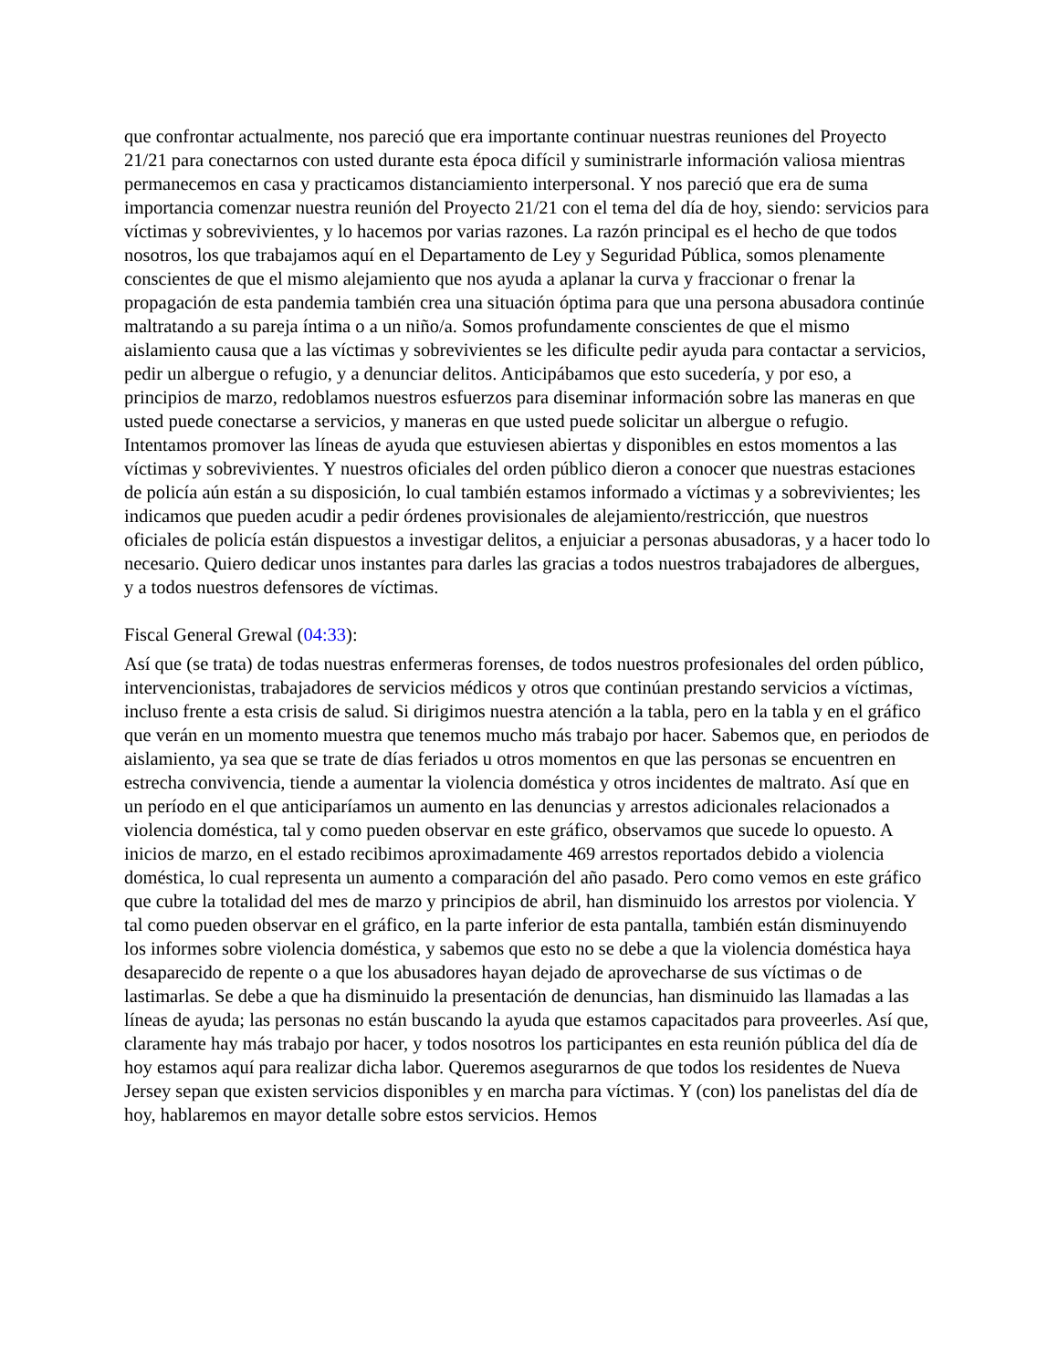que confrontar actualmente, nos pareció que era importante continuar nuestras reuniones del Proyecto 21/21 para conectarnos con usted durante esta época difícil y suministrarle información valiosa mientras permanecemos en casa y practicamos distanciamiento interpersonal. Y nos pareció que era de suma importancia comenzar nuestra reunión del Proyecto 21/21 con el tema del día de hoy, siendo: servicios para víctimas y sobrevivientes, y lo hacemos por varias razones. La razón principal es el hecho de que todos nosotros, los que trabajamos aquí en el Departamento de Ley y Seguridad Pública, somos plenamente conscientes de que el mismo alejamiento que nos ayuda a aplanar la curva y fraccionar o frenar la propagación de esta pandemia también crea una situación óptima para que una persona abusadora continúe maltratando a su pareja íntima o a un niño/a. Somos profundamente conscientes de que el mismo aislamiento causa que a las víctimas y sobrevivientes se les dificulte pedir ayuda para contactar a servicios, pedir un albergue o refugio, y a denunciar delitos. Anticipábamos que esto sucedería, y por eso, a principios de marzo, redoblamos nuestros esfuerzos para diseminar información sobre las maneras en que usted puede conectarse a servicios, y maneras en que usted puede solicitar un albergue o refugio. Intentamos promover las líneas de ayuda que estuviesen abiertas y disponibles en estos momentos a las víctimas y sobrevivientes. Y nuestros oficiales del orden público dieron a conocer que nuestras estaciones de policía aún están a su disposición, lo cual también estamos informado a víctimas y a sobrevivientes; les indicamos que pueden acudir a pedir órdenes provisionales de alejamiento/restricción, que nuestros oficiales de policía están dispuestos a investigar delitos, a enjuiciar a personas abusadoras, y a hacer todo lo necesario. Quiero dedicar unos instantes para darles las gracias a todos nuestros trabajadores de albergues, y a todos nuestros defensores de víctimas.
Fiscal General Grewal (04:33):
Así que (se trata) de todas nuestras enfermeras forenses, de todos nuestros profesionales del orden público, intervencionistas, trabajadores de servicios médicos y otros que continúan prestando servicios a víctimas, incluso frente a esta crisis de salud. Si dirigimos nuestra atención a la tabla, pero en la tabla y en el gráfico que verán en un momento muestra que tenemos mucho más trabajo por hacer. Sabemos que, en periodos de aislamiento, ya sea que se trate de días feriados u otros momentos en que las personas se encuentren en estrecha convivencia, tiende a aumentar la violencia doméstica y otros incidentes de maltrato. Así que en un período en el que anticiparíamos un aumento en las denuncias y arrestos adicionales relacionados a violencia doméstica, tal y como pueden observar en este gráfico, observamos que sucede lo opuesto. A inicios de marzo, en el estado recibimos aproximadamente 469 arrestos reportados debido a violencia doméstica, lo cual representa un aumento a comparación del año pasado. Pero como vemos en este gráfico que cubre la totalidad del mes de marzo y principios de abril, han disminuido los arrestos por violencia. Y tal como pueden observar en el gráfico, en la parte inferior de esta pantalla, también están disminuyendo los informes sobre violencia doméstica, y sabemos que esto no se debe a que la violencia doméstica haya desaparecido de repente o a que los abusadores hayan dejado de aprovecharse de sus víctimas o de lastimarlas. Se debe a que ha disminuido la presentación de denuncias, han disminuido las llamadas a las líneas de ayuda; las personas no están buscando la ayuda que estamos capacitados para proveerles. Así que, claramente hay más trabajo por hacer, y todos nosotros los participantes en esta reunión pública del día de hoy estamos aquí para realizar dicha labor. Queremos asegurarnos de que todos los residentes de Nueva Jersey sepan que existen servicios disponibles y en marcha para víctimas. Y (con) los panelistas del día de hoy, hablaremos en mayor detalle sobre estos servicios. Hemos